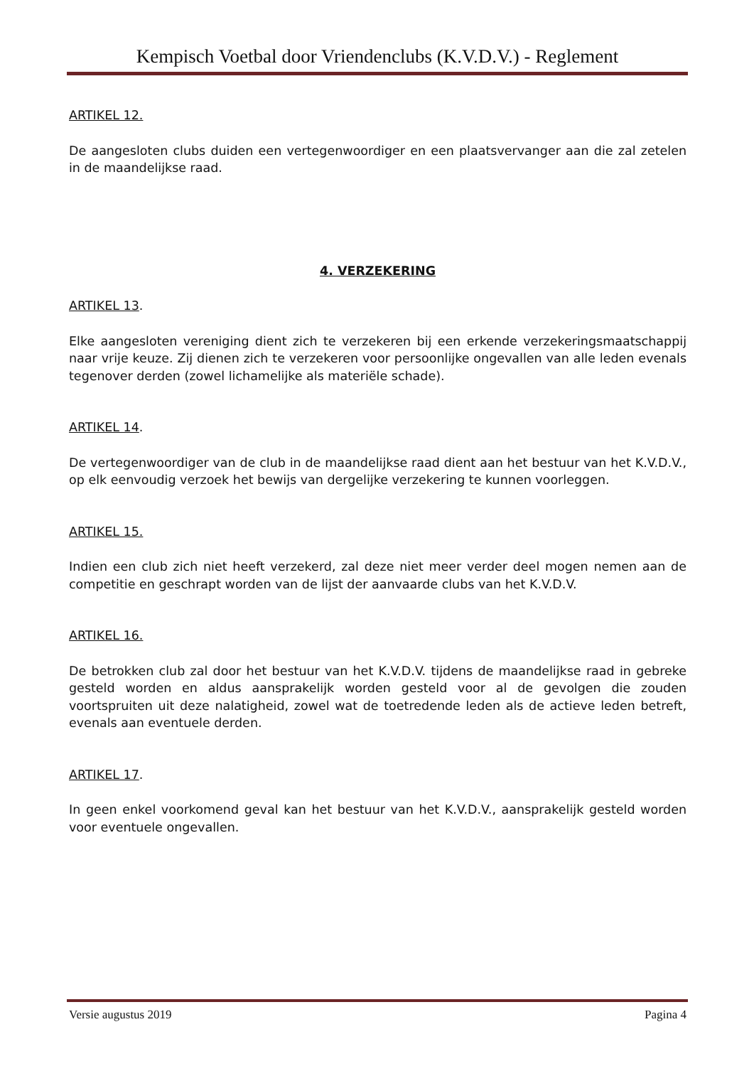Kempisch Voetbal door Vriendenclubs (K.V.D.V.) - Reglement
ARTIKEL 12.
De aangesloten clubs duiden een vertegenwoordiger en een plaatsvervanger aan die zal zetelen in de maandelijkse raad.
4. VERZEKERING
ARTIKEL 13.
Elke aangesloten vereniging dient zich te verzekeren bij een erkende verzekeringsmaatschappij naar vrije keuze. Zij dienen zich te verzekeren voor persoonlijke ongevallen van alle leden evenals tegenover derden (zowel lichamelijke als materiële schade).
ARTIKEL 14.
De vertegenwoordiger van de club in de maandelijkse raad dient aan het bestuur van het K.V.D.V., op elk eenvoudig verzoek het bewijs van dergelijke verzekering te kunnen voorleggen.
ARTIKEL 15.
Indien een club zich niet heeft verzekerd, zal deze niet meer verder deel mogen nemen aan de competitie en geschrapt worden van de lijst der aanvaarde clubs van het K.V.D.V.
ARTIKEL 16.
De betrokken club zal door het bestuur van het K.V.D.V. tijdens de maandelijkse raad in gebreke gesteld worden en aldus aansprakelijk worden gesteld voor al de gevolgen die zouden voortspruiten uit deze nalatigheid, zowel wat de toetredende leden als de actieve leden betreft, evenals aan eventuele derden.
ARTIKEL 17.
In geen enkel voorkomend geval kan het bestuur van het K.V.D.V., aansprakelijk gesteld worden voor eventuele ongevallen.
Versie augustus 2019 Pagina 4